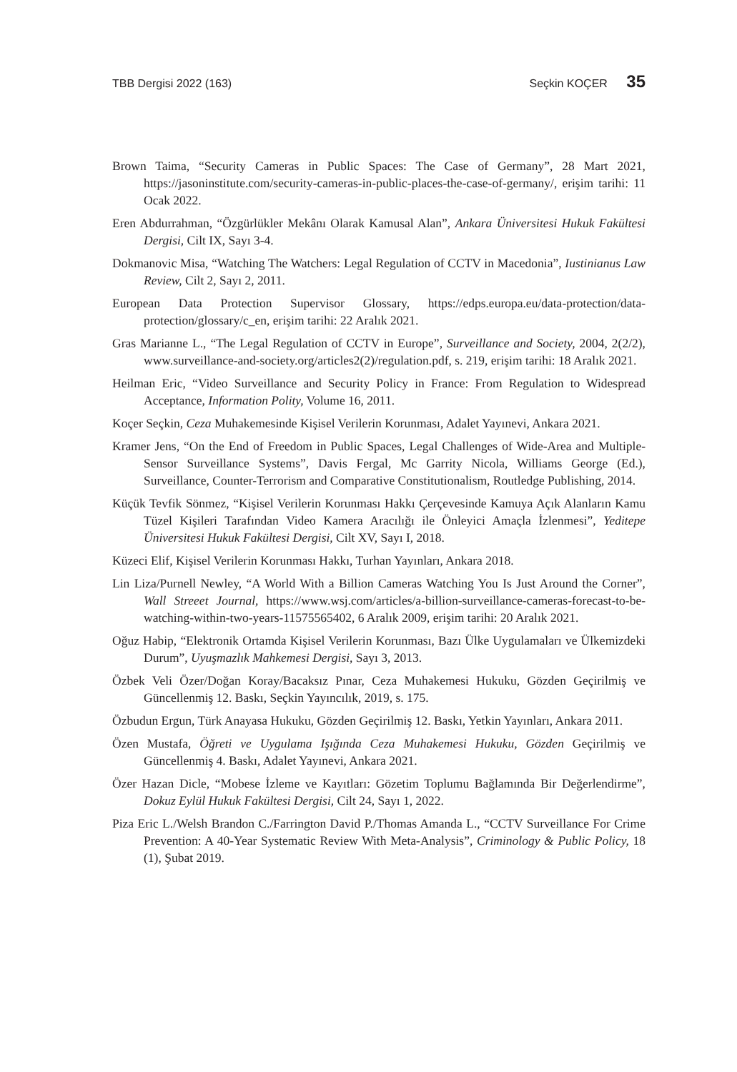TBB Dergisi 2022 (163) Seçkin KOÇER 35
Brown Taima, “Security Cameras in Public Spaces: The Case of Germany”, 28 Mart 2021, https://jasoninstitute.com/security-cameras-in-public-places-the-case-of-germany/, erişim tarihi: 11 Ocak 2022.
Eren Abdurrahman, “Özgürlükler Mekânı Olarak Kamusal Alan”, Ankara Üniversitesi Hukuk Fakültesi Dergisi, Cilt IX, Sayı 3-4.
Dokmanovic Misa, “Watching The Watchers: Legal Regulation of CCTV in Macedonia”, Iustinianus Law Review, Cilt 2, Sayı 2, 2011.
European Data Protection Supervisor Glossary, https://edps.europa.eu/data-protection/data-protection/glossary/c_en, erişim tarihi: 22 Aralık 2021.
Gras Marianne L., “The Legal Regulation of CCTV in Europe”, Surveillance and Society, 2004, 2(2/2), www.surveillance-and-society.org/articles2(2)/regulation.pdf, s. 219, erişim tarihi: 18 Aralık 2021.
Heilman Eric, “Video Surveillance and Security Policy in France: From Regulation to Widespread Acceptance, Information Polity, Volume 16, 2011.
Koçer Seçkin, Ceza Muhakemesinde Kişisel Verilerin Korunması, Adalet Yayınevi, Ankara 2021.
Kramer Jens, “On the End of Freedom in Public Spaces, Legal Challenges of Wide-Area and Multiple-Sensor Surveillance Systems”, Davis Fergal, Mc Garrity Nicola, Williams George (Ed.), Surveillance, Counter-Terrorism and Comparative Constitutionalism, Routledge Publishing, 2014.
Küçük Tevfik Sönmez, “Kişisel Verilerin Korunması Hakkı Çerçevesinde Kamuya Açık Alanların Kamu Tüzel Kişileri Tarafından Video Kamera Aracılığı ile Önleyici Amaçla İzlenmesi”, Yeditepe Üniversitesi Hukuk Fakültesi Dergisi, Cilt XV, Sayı I, 2018.
Küzeci Elif, Kişisel Verilerin Korunması Hakkı, Turhan Yayınları, Ankara 2018.
Lin Liza/Purnell Newley, “A World With a Billion Cameras Watching You Is Just Around the Corner”, Wall Streeet Journal, https://www.wsj.com/articles/a-billion-surveillance-cameras-forecast-to-be-watching-within-two-years-11575565402, 6 Aralık 2009, erişim tarihi: 20 Aralık 2021.
Oğuz Habip, “Elektronik Ortamda Kişisel Verilerin Korunması, Bazı Ülke Uygulamaları ve Ülkemizdeki Durum”, Uyuşmazlık Mahkemesi Dergisi, Sayı 3, 2013.
Özbek Veli Özer/Doğan Koray/Bacaksız Pınar, Ceza Muhakemesi Hukuku, Gözden Geçirilmiş ve Güncellenmiş 12. Baskı, Seçkin Yayıncılık, 2019, s. 175.
Özbudun Ergun, Türk Anayasa Hukuku, Gözden Geçirilmiş 12. Baskı, Yetkin Yayınları, Ankara 2011.
Özen Mustafa, Öğreti ve Uygulama Işığında Ceza Muhakemesi Hukuku, Gözden Geçirilmiş ve Güncellenmiş 4. Baskı, Adalet Yayınevi, Ankara 2021.
Özer Hazan Dicle, “Mobese İzleme ve Kayıtları: Gözetim Toplumu Bağlamında Bir Değerlendirme”, Dokuz Eylül Hukuk Fakültesi Dergisi, Cilt 24, Sayı 1, 2022.
Piza Eric L./Welsh Brandon C./Farrington David P./Thomas Amanda L., “CCTV Surveillance For Crime Prevention: A 40-Year Systematic Review With Meta-Analysis”, Criminology & Public Policy, 18 (1), Şubat 2019.